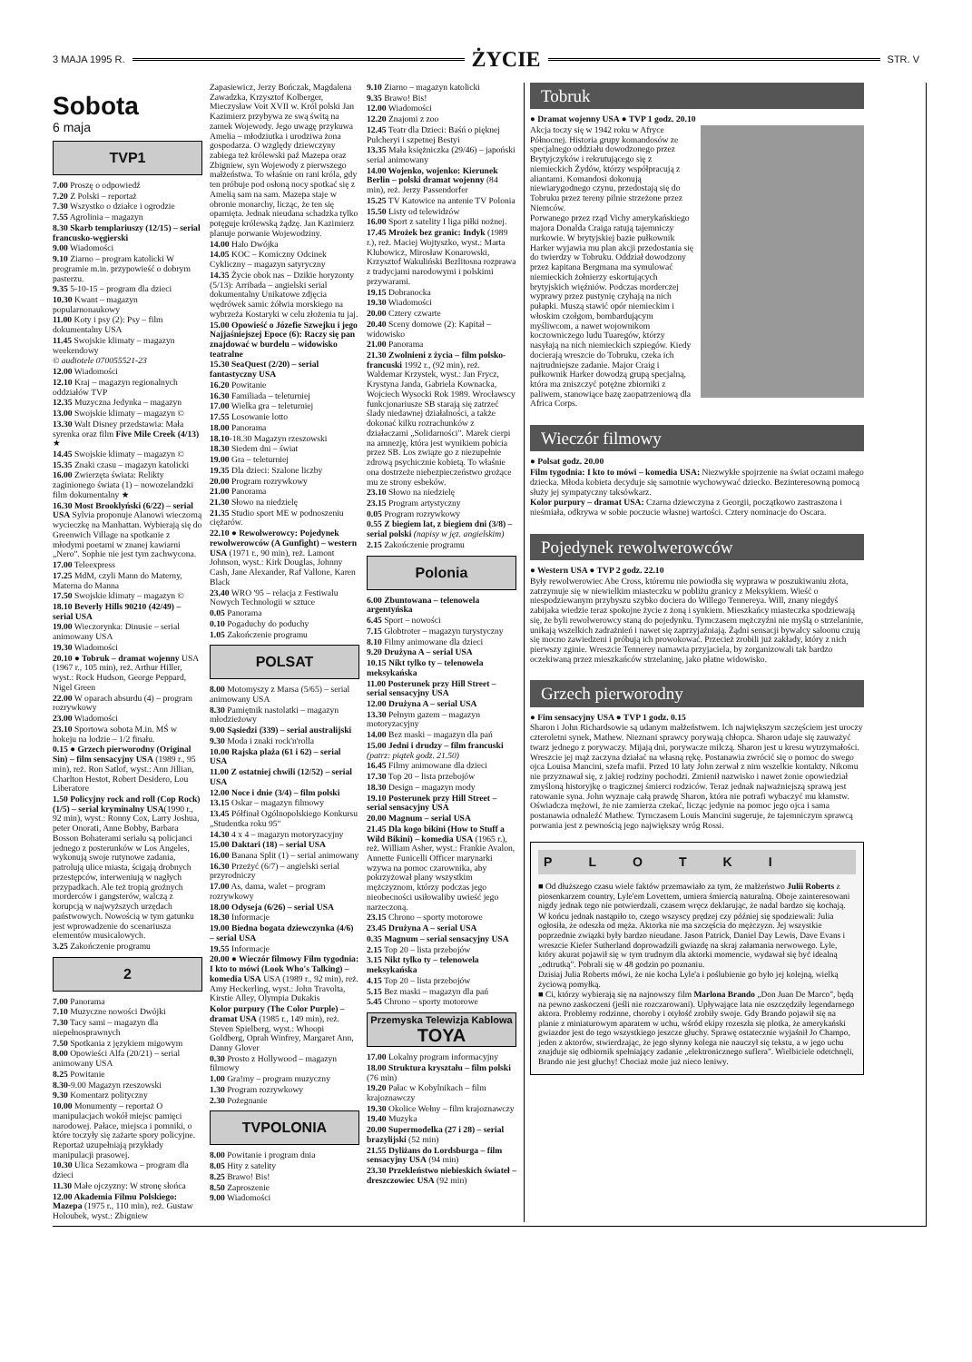3 MAJA 1995 R.
ŻYCIE
STR. V
Sobota
6 maja
TVP1
7.00 Proszę o odpowiedź
7.20 Z Polski – reportaż
7.30 Wszystko o działce i ogrodzie
7.55 Agrolinia – magazyn
8.30 Skarb templariuszy (12/15) – serial francusko-węgierski
9.00 Wiadomości
9.10 Ziarno – program katolicki W programie m.in. przypowieść o dobrym pasterzu.
9.35 5-10-15 – program dla dzieci
10.30 Kwant – magazyn popularnonaukowy
11.00 Koty i psy (2): Psy – film dokumentalny USA
11.45 Swojskie klimaty – magazyn weekendowy
© audiotele 070055521-23
12.00 Wiadomości
12.10 Kraj – magazyn regionalnych oddziałów TVP
12.35 Muzyczna Jedynka – magazyn
13.00 Swojskie klimaty – magazyn ©
13.30 Walt Disney przedstawia: Mała syrenka oraz film Five Mile Creek (4/13) ★
14.45 Swojskie klimaty – magazyn ©
15.35 Znaki czasu – magazyn katolicki
16.00 Zwierzęta świata: Relikty zaginionego świata (1) – nowozelandzki film dokumentalny ★
16.30 Most Brooklyński (6/22) – serial USA Sylvia proponuje Alanowi wieczorną wycieczkę na Manhattan. Wybierają się do Greenwich Village na spotkanie z młodymi poetami w znanej kawiarni „Nero". Sophie nie jest tym zachwycona.
17.00 Teleexpress
17.25 MdM, czyli Mann do Materny, Materna do Manna
17.50 Swojskie klimaty – magazyn ©
18.10 Beverly Hills 90210 (42/49) – serial USA
19.00 Wieczorynka: Dinusie – serial animowany USA
19.30 Wiadomości
20.10 ● Tobruk – dramat wojenny USA (1967 r., 105 min), reż. Arthur Hiller, wyst.: Rock Hudson, George Peppard, Nigel Green
22.00 W oparach absurdu (4) – program rozrywkowy
23.00 Wiadomości
23.10 Sportowa sobota M.in. MŚ w hokeju na lodzie – 1/2 finału.
0.15 ● Grzech pierworodny (Original Sin) – film sensacyjny USA (1989 r., 95 min), reż. Ron Satlof, wyst.: Ann Jillian, Charlton Hestot, Robert Desidero, Lou Liberatore
1.50 Policyjny rock and roll (Cop Rock) (1/5) – serial kryminalny USA(1990 r., 92 min), wyst.: Ronny Cox, Larry Joshua, peter Onorati, Anne Bobby, Barbara Bosson Bohaterami serialu są policjanci jednego z posterunków w Los Angeles, wykonują swoje rutynowe zadania, patrolują ulice miasta, ścigają drobnych przestępców, interweniują w nagłych przypadkach. Ale też tropią groźnych morderców i gangsterów, walczą z korupcją w najwyższych urzędach państwowych. Nowością w tym gatunku jest wprowadzenie do scenariusza elementów musicalowych.
3.25 Zakończenie programu
2
7.00 Panorama
7.10 Muzyczne nowości Dwójki
7.30 Tacy sami – magazyn dla niepełnosprawnych
7.50 Spotkania z językiem migowym
8.00 Opowieści Alfa (20/21) – serial animowany USA
8.25 Powitanie
8.30-9.00 Magazyn rzeszowski
9.30 Komentarz polityczny
10.00 Monumenty – reportaż O manipulacjach wokół miejsc pamięci narodowej. Pałace, miejsca i pomniki, o które toczyły się zażarte spory policyjne. Reportaż uzupełniają przykłady manipulacji prasowej.
10.30 Ulica Sezamkowa – program dla dzieci
11.30 Małe ojczyzny: W stronę słońca
12.00 Akademia Filmu Polskiego: Mazepa (1975 r., 110 min), reż. Gustaw Holoubek, wyst.: Zbigniew
Zapasiewicz, Jerzy Bończak, Magdalena Zawadzka, Krzysztof Kolberger, Mieczysław Voit XVII w. Król polski Jan Kazimierz przybywa ze swą świtą na zamek Wojewody. Jego uwagę przykuwa Amelia – młodziutka i urodziwa żona gospodarza. O względy dziewczyny zabiega też królewski paź Mazepa oraz Zbigniew, syn Wojewody z pierwszego małżeństwa. To właśnie on rani króla, gdy ten próbuje pod osłoną nocy spotkać się z Amelią sam na sam. Mazepa staje w obronie monarchy, licząc, że ten się opamięta. Jednak nieudana schadzka tylko potęguje królewską żądzę. Jan Kazimierz planuje porwanie Wojewodziny.
14.00 Halo Dwójka
14.05 KOC – Komiczny Odcinek Cykliczny – magazyn satyryczny
14.35 Życie obok nas – Dzikie horyzonty (5/13): Arribada – angielski serial dokumentalny Unikatowe zdjęcia wędrówek samic żółwia morskiego na wybrzeża Kostaryki w celu złożenia tu jaj.
15.00 Opowieść o Józefie Szwejku i jego Najjaśniejszej Epoce (6): Raczy się pan znajdować w burdelu – widowisko teatralne
15.30 SeaQuest (2/20) – serial fantastyczny USA
16.20 Powitanie
16.30 Familiada – teleturniej
17.00 Wielka gra – teleturniej
17.55 Losowanie lotto
18.00 Panorama
18.10-18.30 Magazyn rzeszowski
18.30 Siedem dni – świat
19.00 Gra – teleturniej
19.35 Dla dzieci: Szalone liczby
20.00 Program rozrywkowy
21.00 Panorama
21.30 Słowo na niedzielę
21.35 Studio sport ME w podnoszeniu ciężarów.
22.10 ● Rewolwerowcy: Pojedynek rewolwerowców (A Gunfight) – western USA (1971 r., 90 min), reż. Lamont Johnson, wyst.: Kirk Douglas, Johnny Cash, Jane Alexander, Raf Vallone, Karen Black
23.40 WRO '95 – relacja z Festiwalu Nowych Technologii w sztuce
0.05 Panorama
0.10 Pogaduchy do poduchy
1.05 Zakończenie programu
POLSAT
8.00 Motomyszy z Marsa (5/65) – serial animowany USA
8.30 Pamiętnik nastolatki – magazyn młodzieżowy
9.00 Sąsiedzi (339) – serial australijski
9.30 Moda i znaki rock'n'rolla
10.00 Rajska plaża (61 i 62) – serial USA
11.00 Z ostatniej chwili (12/52) – serial USA
12.00 Noce i dnie (3/4) – film polski
13.15 Oskar – magazyn filmowy
13.45 Półfinał Ogólnopolskiego Konkursu „Studentka roku 95"
14.30 4 x 4 – magazyn motoryzacyjny
15.00 Daktari (18) – serial USA
16.00 Banana Split (1) – serial animowany
16.30 Przeżyć (6/7) – angielski serial przyrodniczy
17.00 As, dama, walet – program rozrywkowy
18.00 Odyseja (6/26) – serial USA
18.30 Informacje
19.00 Biedna bogata dziewczynka (4/6) – serial USA
19.55 Informacje
20.00 ● Wieczór filmowy Film tygodnia: I kto to mówi (Look Who's Talking) – komedia USA USA (1989 r., 92 min), reż. Amy Heckerling, wyst.: John Travolta, Kirstie Alley, Olympia Dukakis
Kolor purpury (The Color Purple) – dramat USA (1985 r., 149 min), reż. Steven Spielberg, wyst.: Whoopi Goldberg, Oprah Winfrey, Margaret Ann, Danny Glover
0.30 Prosto z Hollywood – magazyn filmowy
1.00 Gra!my – program muzyczny
1.30 Program rozrywkowy
2.30 Pożegnanie
TVPOLONIA
8.00 Powitanie i program dnia
8.05 Hity z satelity
8.25 Brawo! Bis!
8.50 Zaproszenie
9.00 Wiadomości
9.10 Ziarno – magazyn katolicki
9.35 Brawo! Bis!
12.00 Wiadomości
12.20 Znajomi z zoo
12.45 Teatr dla Dzieci: Baśń o pięknej Pulcheryi i szpetnej Bestyi
13.35 Mała księżniczka (29/46) – japoński serial animowany
14.00 Wojenko, wojenko: Kierunek Berlin – polski dramat wojenny (84 min), reż. Jerzy Passendorfer
15.25 TV Katowice na antenie TV Polonia
15.50 Listy od telewidzów
16.00 Sport z satelity I liga piłki nożnej.
17.45 Mrożek bez granic: Indyk (1989 r.), reż. Maciej Wojtyszko, wyst.: Marta Klubowicz, Mirosław Konarowski, Krzysztof Wakuliński Bezlitosna rozprawa z tradycjami narodowymi i polskimi przywarami.
19.15 Dobranocka
19.30 Wiadomości
20.00 Cztery czwarte
20.40 Sceny domowe (2): Kapitał – widowisko
21.00 Panorama
21.30 Zwolnieni z życia – film polsko-francuski 1992 r., (92 min), reż. Waldemar Krzystek, wyst.: Jan Frycz, Krystyna Janda, Gabriela Kownacka, Wojciech Wysocki Rok 1989. Wrocławscy funkcjonariusze SB starają się zatrzeć ślady niedawnej działalności, a także dokonać kilku rozrachunków z działaczami „Solidarności". Marek cierpi na amnezję, która jest wynikiem pobicia przez SB. Los związe go z niezupełnie zdrową psychicznie kobietą. To właśnie ona dostrzeże niebezpieczeństwo grożące mu ze strony esbeków.
23.10 Słowo na niedzielę
23.15 Program artystyczny
0.05 Program rozrywkowy
0.55 Z biegiem lat, z biegiem dni (3/8) – serial polski (napisy w jęz. angielskim)
2.15 Zakończenie programu
Polonia
6.00 Zbuntowana – telenowela argentyńska
6.45 Sport – nowości
7.15 Globtroter – magazyn turystyczny
8.10 Filmy animowane dla dzieci
9.20 Drużyna A – serial USA
10.15 Nikt tylko ty – telenowela meksykańska
11.00 Posterunek przy Hill Street – serial sensacyjny USA
12.00 Drużyna A – serial USA
13.30 Pełnym gazem – magazyn motoryzacyjny
14.00 Bez maski – magazyn dla pań
15.00 Jedni i drudzy – film francuski (patrz: piątek godz. 21.50)
16.45 Filmy animowane dla dzieci
17.30 Top 20 – lista przebojów
18.30 Design – magazyn mody
19.10 Posterunek przy Hill Street – serial sensacyjny USA
20.00 Magnum – serial USA
21.45 Dla kogo bikini (How to Stuff a Wild Bikini) – komedia USA (1965 r.), reż. William Asher, wyst.: Frankie Avalon, Annette Funicelli Officer marynarki wzywa na pomoc czarownika, aby pokrzyżował plany wszystkim mężczyznom, którzy podczas jego nieobecności usiłowaliby uwieść jego narzeczoną.
23.15 Chrono – sporty motorowe
23.45 Drużyna A – serial USA
0.35 Magnum – serial sensacyjny USA
2.15 Top 20 – lista przebojów
3.15 Nikt tylko ty – telenowela meksykańska
4.15 Top 20 – lista przebojów
5.15 Bez maski – magazyn dla pań
5.45 Chrono – sporty motorowe
Przemyska Telewizja Kablowa
TOYA
17.00 Lokalny program informacyjny
18.00 Struktura kryształu – film polski (76 min)
19.20 Pałac w Kobylnikach – film krajoznawczy
19.30 Okolice Wełny – film krajoznawczy
19.40 Muzyka
20.00 Supermodelka (27 i 28) – serial brazylijski (52 min)
21.55 Dyliżans do Lordsburga – film sensacyjny USA (94 min)
23.30 Przekleństwo niebieskich świateł – dreszczowiec USA (92 min)
Tobruk
● Dramat wojenny USA ● TVP 1 godz. 20.10
Akcja toczy się w 1942 roku w Afryce Północnej. Historia grupy komandosów ze specjalnego oddziału dowodzonego przez Brytyjczyków i rekrutującego się z niemieckich Żydów, którzy współpracują z aliantami. Komandosi dokonują niewiarygodnego czynu, przedostają się do Tobruku przez tereny pilnie strzeżone przez Niemców.
Porwanego przez rząd Vichy amerykańskiego majora Donalda Craiga ratują tajemniczy nurkowie. W brytyjskiej bazie pułkownik Harker wyjawia mu plan akcji przedostania się do twierdzy w Tobruku. Oddział dowodzony przez kapitana Bergmana ma symulować niemieckich żołnierzy eskortujących brytyjskich więźniów. Podczas morderczej wyprawy przez pustynię czyhają na nich pułapki. Muszą stawić opór niemieckim i włoskim czołgom, bombardującym myśliwcom, a nawet wojownikom koczowniczego ludu Tuaregów, którzy nasyłają na nich niemieckich szpiegów. Kiedy docierają wreszcie do Tobruku, czeka ich najtrudniejsze zadanie. Major Craig i pułkownik Harker dowodzą grupą specjalną, która ma zniszczyć potężne zbiorniki z paliwem, stanowiące bazę zaopatrzeniową dla Africa Corps.
Wieczór filmowy
● Polsat godz. 20.00
Film tygodnia: I kto to mówi – komedia USA: Niezwykłe spojrzenie na świat oczami małego dziecka. Młoda kobieta decyduje się samotnie wychowywać dziecko. Bezinteresowną pomocą służy jej sympatyczny taksówkarz.
Kolor purpury – dramat USA: Czarna dziewczyna z Georgii, początkowo zastraszona i nieśmiała, odkrywa w sobie poczucie własnej wartości. Cztery nominacje do Oscara.
Pojedynek rewolwerowców
● Western USA ● TVP 2 godz. 22.10
Były rewolwerowiec Abe Cross, któremu nie powiodła się wyprawa w poszukiwaniu złota, zatrzymuje się w niewielkim miasteczku w pobliżu granicy z Meksykiem. Wieść o niespodziewanym przybyszu szybko dociera do Willego Tennereya. Will, znany niegdyś zabijaka wiedzie teraz spokojne życie z żoną i synkiem. Mieszkańcy miasteczka spodziewają się, że byli rewolwerowcy staną do pojedynku. Tymczasem mężczyźni nie myślą o strzelaninie, unikają wszelkich zadrażnień i nawet się zaprzyjaźniają. Żądni sensacji bywalcy saloonu czują się mocno zawiedzeni i próbują ich prowokować. Przecież zrobili już zakłady, który z nich pierwszy zginie. Wreszcie Tennerey namawia przyjaciela, by zorganizowali tak bardzo oczekiwaną przez mieszkańców strzelaninę, jako płatne widowisko.
Grzech pierworodny
● Fim sensacyjny USA ● TVP 1 godz. 0.15
Sharon i John Richardsowie są udanym małżeństwem. Ich największym szczęściem jest uroczy czteroletni synek, Mathew. Nieznani sprawcy porywają chłopca. Sharon udaje się zauważyć twarz jednego z porywaczy. Mijają dni, porywacze milczą. Sharon jest u kresu wytrzymałości. Wreszcie jej mąż zaczyna działać na własną rękę. Postanawia zwrócić się o pomoc do swego ojca Louisa Mancini, szefa mafii. Przed 10 laty John zerwał z nim wszelkie kontakty. Nikomu nie przyznawał się, z jakiej rodziny pochodzi. Zmienił nazwisko i nawet żonie opowiedział zmyśloną historyjkę o tragicznej śmierci rodziców. Teraz jednak najważniejszą sprawą jest ratowanie syna. John wyznaje całą prawdę Sharon, która nie potrafi wybaczyć mu kłamstw. Oświadcza mężowi, że nie zamierza czekać, licząc jedynie na pomoc jego ojca i sama postanawia odnaleźć Mathew. Tymczasem Louis Mancini sugeruje, że tajemniczym sprawcą porwania jest z pewnością jego największy wróg Rossi.
PLOTKI
■ Od dłuższego czasu wiele faktów przemawiało za tym, że małżeństwo Julii Roberts z piosenkarzem country, Lyle'em Lovettem, umiera śmiercią naturalną. Oboje zainteresowani nigdy jednak tego nie potwierdzali, czasem wręcz deklarując, że nadal bardzo się kochają.
W końcu jednak nastąpiło to, czego wszyscy prędzej czy później się spodziewali: Julia ogłosiła, że odeszła od męża. Aktorka nie ma szczęścia do mężczyzn. Jej wszystkie poprzednie związki były bardzo nieudane. Jason Patrick, Daniel Day Lewis, Dave Evans i wreszcie Kiefer Sutherland doprowadzili gwiazdę na skraj załamania nerwowego. Lyle, który akurat pojawił się w tym trudnym dla aktorki momencie, wydawał się być idealną „odtrutką". Pobrali się w 48 godzin po poznaniu.
Dzisiaj Julia Roberts mówi, że nie kocha Lyle'a i poślubienie go było jej kolejną, wielką życiową pomyłką.
■ Ci, którzy wybierają się na najnowszy film Marlona Brando „Don Juan De Marco", będą na pewno zaskoczeni (jeśli nie rozczarowani). Upływające lata nie oszczędziły legendarnego aktora. Problemy rodzinne, choroby i otyłość zrobiły swoje. Gdy Brando pojawił się na planie z miniaturowym aparatem w uchu, wśród ekipy rozeszła się plotka, że amerykański gwiazdor jest do tego wszystkiego jeszcze głuchy. Sprawę ostatecznie wyjaśnił Jo Champo, jeden z aktorów, stwierdzając, że jego słynny kolega nie nauczył się tekstu, a w jego uchu znajduje się odbiornik spełniający zadanie „elektronicznego suflera". Wielbiciele odetchnęli, Brando nie jest głuchy! Chociaż może już nieco leniwy.